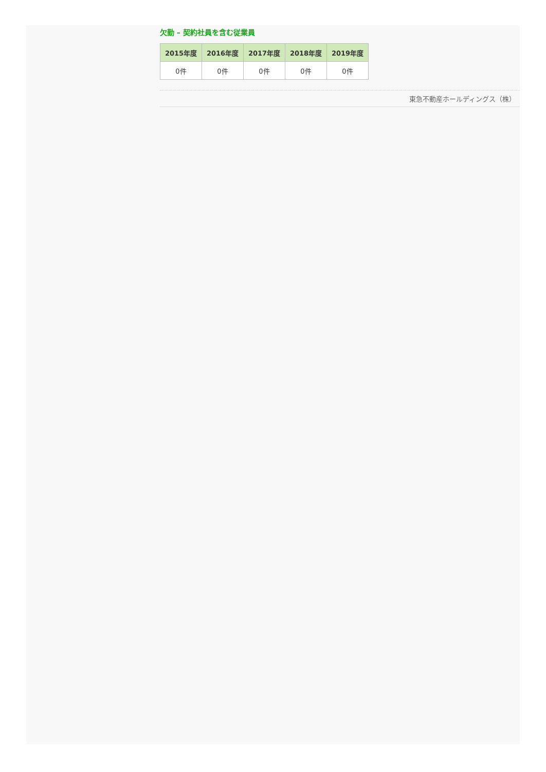欠勤 – 契約社員を含む従業員
| 2015年度 | 2016年度 | 2017年度 | 2018年度 | 2019年度 |
| --- | --- | --- | --- | --- |
| 0件 | 0件 | 0件 | 0件 | 0件 |
東急不動産ホールディングス（株）